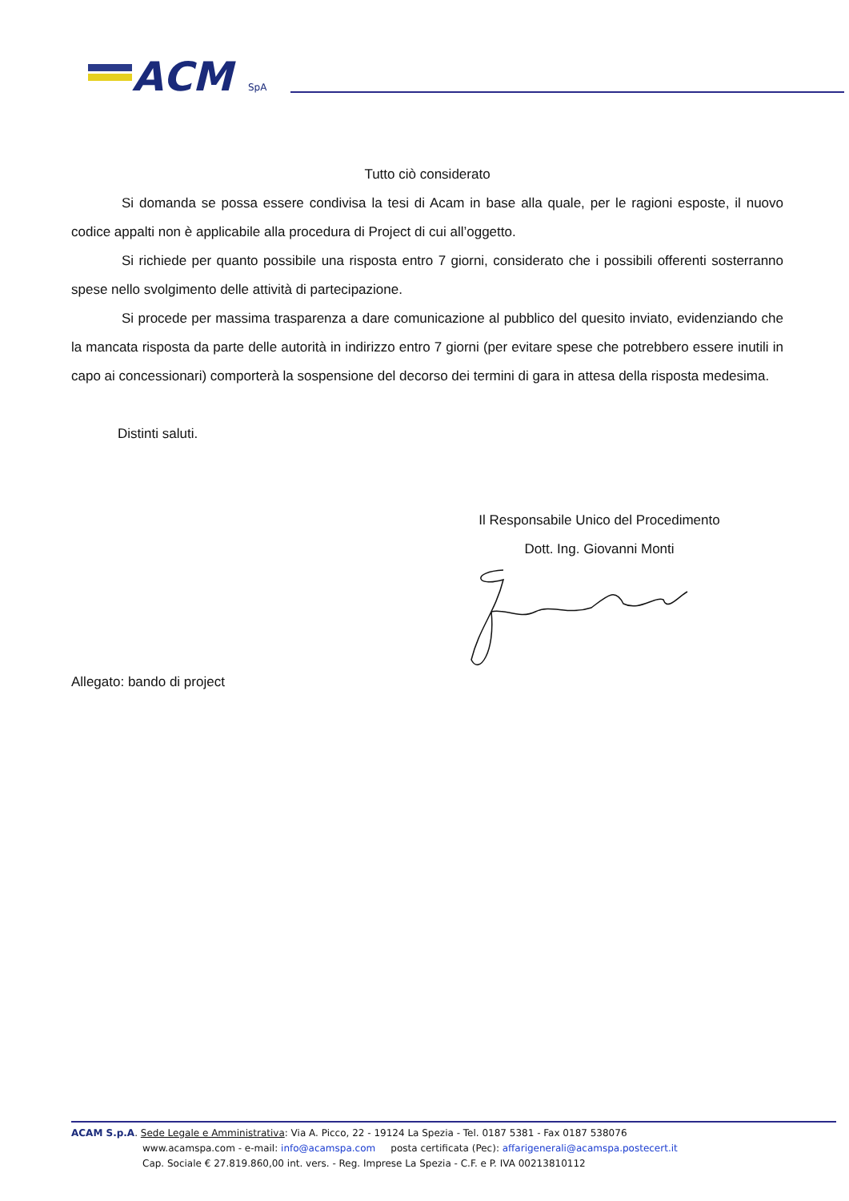ACM
SpA
Tutto ciò considerato
Si domanda se possa essere condivisa la tesi di Acam in base alla quale, per le ragioni esposte, il nuovo codice appalti non è applicabile alla procedura di Project di cui all’oggetto.
Si richiede per quanto possibile una risposta entro 7 giorni, considerato che i possibili offerenti sosterranno spese nello svolgimento delle attività di partecipazione.
Si procede per massima trasparenza a dare comunicazione al pubblico del quesito inviato, evidenziando che la mancata risposta da parte delle autorità in indirizzo entro 7 giorni (per evitare spese che potrebbero essere inutili in capo ai concessionari) comporterà la sospensione del decorso dei termini di gara in attesa della risposta medesima.
Distinti saluti.
Il Responsabile Unico del Procedimento
Dott. Ing. Giovanni Monti
Allegato: bando di project
ACAM S.p.A. Sede Legale e Amministrativa: Via A. Picco, 22 - 19124 La Spezia - Tel. 0187 5381 - Fax 0187 538076
www.acamspa.com - e-mail: info@acamspa.com posta certificata (Pec): affarigenerali@acamspa.postecert.it
Cap. Sociale € 27.819.860,00 int. vers. - Reg. Imprese La Spezia - C.F. e P. IVA 00213810112